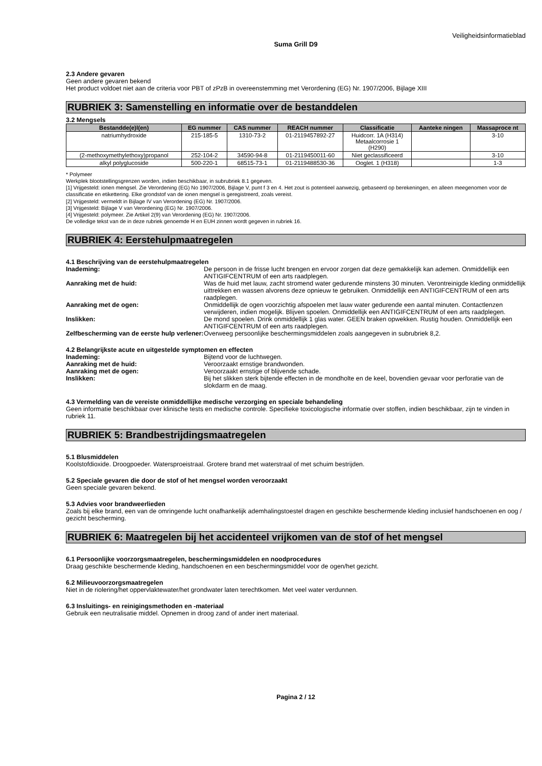Veiligheidsinformatieblad
Suma Grill D9
2.3 Andere gevaren
Geen andere gevaren bekend
Het product voldoet niet aan de criteria voor PBT of zPzB in overeenstemming met Verordening (EG) Nr. 1907/2006, Bijlage XIII
RUBRIEK 3: Samenstelling en informatie over de bestanddelen
3.2 Mengsels
| Bestandde(e)l(en) | EG nummer | CAS nummer | REACH nummer | Classificatie | Aanteke ningen | Massaproce nt |
| --- | --- | --- | --- | --- | --- | --- |
| natriumhydroxide | 215-185-5 | 1310-73-2 | 01-2119457892-27 | Huidcorr. 1A (H314) Metaalcorrosie 1 (H290) | | 3-10 |
| (2-methoxymethylethoxy)propanol | 252-104-2 | 34590-94-8 | 01-2119450011-60 | Niet geclassificeerd | | 3-10 |
| alkyl polyglucoside | 500-220-1 | 68515-73-1 | 01-2119488530-36 | Ooglet. 1 (H318) | | 1-3 |
* Polymeer
Werkplek blootstellingsgrenzen worden, indien beschikbaar, in subrubriek 8.1 gegeven.
[1] Vrijgesteld: ionen mengsel. Zie Verordening (EG) No 1907/2006, Bijlage V, punt f 3 en 4. Het zout is potentieel aanwezig, gebaseerd op berekeningen, en alleen meegenomen voor de classificatie en etikettering. Elke grondstof van de ionen mengsel is geregistreerd, zoals vereist.
[2] Vrijgesteld: vermeldt in Bijlage IV van Verordening (EG) Nr. 1907/2006.
[3] Vrijgesteld: Bijlage V van Verordening (EG) Nr. 1907/2006.
[4] Vrijgesteld: polymeer. Zie Artikel 2(9) van Verordening (EG) Nr. 1907/2006.
De volledige tekst van de in deze rubriek genoemde H en EUH zinnen wordt gegeven in rubriek 16.
RUBRIEK 4: Eerstehulpmaatregelen
4.1 Beschrijving van de eerstehulpmaatregelen
| Inademing: | De persoon in de frisse lucht brengen en ervoor zorgen dat deze gemakkelijk kan ademen. Onmiddellijk een ANTIGIFCENTRUM of een arts raadplegen. |
| Aanraking met de huid: | Was de huid met lauw, zacht stromend water gedurende minstens 30 minuten. Verontreinigde kleding onmiddellijk uittrekken en wassen alvorens deze opnieuw te gebruiken. Onmiddellijk een ANTIGIFCENTRUM of een arts raadplegen. |
| Aanraking met de ogen: | Onmiddellijk de ogen voorzichtig afspoelen met lauw water gedurende een aantal minuten. Contactlenzen verwijderen, indien mogelijk. Blijven spoelen. Onmiddellijk een ANTIGIFCENTRUM of een arts raadplegen. |
| Inslikken: | De mond spoelen. Drink onmiddellijk 1 glas water. GEEN braken opwekken. Rustig houden. Onmiddellijk een ANTIGIFCENTRUM of een arts raadplegen. |
| Zelfbescherming van de eerste hulp verlener: | Overweeg persoonlijke beschermingsmiddelen zoals aangegeven in subrubriek 8,2. |
4.2 Belangrijkste acute en uitgestelde symptomen en effecten
| Inademing: | Bijtend voor de luchtwegen. |
| Aanraking met de huid: | Veroorzaakt ernstige brandwonden. |
| Aanraking met de ogen: | Veroorzaakt ernstige of blijvende schade. |
| Inslikken: | Bij het slikken sterk bijtende effecten in de mondholte en de keel, bovendien gevaar voor perforatie van de slokdarm en de maag. |
4.3 Vermelding van de vereiste onmiddellijke medische verzorging en speciale behandeling
Geen informatie beschikbaar over klinische tests en medische controle. Specifieke toxicologische informatie over stoffen, indien beschikbaar, zijn te vinden in rubriek 11.
RUBRIEK 5: Brandbestrijdingsmaatregelen
5.1 Blusmiddelen
Koolstofdioxide. Droogpoeder. Watersproeistraal. Grotere brand met waterstraal of met schuim bestrijden.
5.2 Speciale gevaren die door de stof of het mengsel worden veroorzaakt
Geen speciale gevaren bekend.
5.3 Advies voor brandweerlieden
Zoals bij elke brand, een van de omringende lucht onafhankelijk ademhalingstoestel dragen en geschikte beschermende kleding inclusief handschoenen en oog / gezicht bescherming.
RUBRIEK 6: Maatregelen bij het accidenteel vrijkomen van de stof of het mengsel
6.1 Persoonlijke voorzorgsmaatregelen, beschermingsmiddelen en noodprocedures
Draag geschikte beschermende kleding, handschoenen en een beschermingsmiddel voor de ogen/het gezicht.
6.2 Milieuvoorzorgsmaatregelen
Niet in de riolering/het oppervlaktewater/het grondwater laten terechtkomen. Met veel water verdunnen.
6.3 Insluitings- en reinigingsmethoden en -materiaal
Gebruik een neutralisatie middel. Opnemen in droog zand of ander inert materiaal.
Pagina 2 / 12